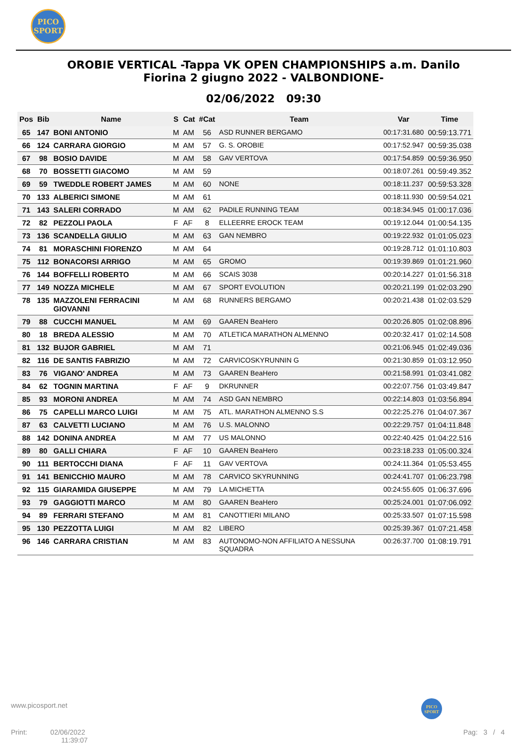PICO
SPORT
OROBIE VERTICAL -Tappa VK OPEN CHAMPIONSHIPS a.m. Danilo
Fiorina 2 giugno 2022 - VALBONDIONE-
02/06/2022 09:30
| Pos | Bib | Name | S | Cat | #Cat | Team | Var | Time |
| --- | --- | --- | --- | --- | --- | --- | --- | --- |
| 65 | 147 | BONI ANTONIO | M | AM | 56 | ASD RUNNER BERGAMO | 00:17:31.680 | 00:59:13.771 |
| 66 | 124 | CARRARA GIORGIO | M | AM | 57 | G. S. OROBIE | 00:17:52.947 | 00:59:35.038 |
| 67 | 98 | BOSIO DAVIDE | M | AM | 58 | GAV VERTOVA | 00:17:54.859 | 00:59:36.950 |
| 68 | 70 | BOSSETTI GIACOMO | M | AM | 59 | | 00:18:07.261 | 00:59:49.352 |
| 69 | 59 | TWEDDLE ROBERT JAMES | M | AM | 60 | NONE | 00:18:11.237 | 00:59:53.328 |
| 70 | 133 | ALBERICI SIMONE | M | AM | 61 | | 00:18:11.930 | 00:59:54.021 |
| 71 | 143 | SALERI CORRADO | M | AM | 62 | PADILE RUNNING TEAM | 00:18:34.945 | 01:00:17.036 |
| 72 | 82 | PEZZOLI PAOLA | F | AF | 8 | ELLEERRE EROCK TEAM | 00:19:12.044 | 01:00:54.135 |
| 73 | 136 | SCANDELLA GIULIO | M | AM | 63 | GAN NEMBRO | 00:19:22.932 | 01:01:05.023 |
| 74 | 81 | MORASCHINI FIORENZO | M | AM | 64 | | 00:19:28.712 | 01:01:10.803 |
| 75 | 112 | BONACORSI ARRIGO | M | AM | 65 | GROMO | 00:19:39.869 | 01:01:21.960 |
| 76 | 144 | BOFFELLI ROBERTO | M | AM | 66 | SCAIS 3038 | 00:20:14.227 | 01:01:56.318 |
| 77 | 149 | NOZZA MICHELE | M | AM | 67 | SPORT EVOLUTION | 00:20:21.199 | 01:02:03.290 |
| 78 | 135 | MAZZOLENI FERRACINI GIOVANNI | M | AM | 68 | RUNNERS BERGAMO | 00:20:21.438 | 01:02:03.529 |
| 79 | 88 | CUCCHI MANUEL | M | AM | 69 | GAAREN BeaHero | 00:20:26.805 | 01:02:08.896 |
| 80 | 18 | BREDA ALESSIO | M | AM | 70 | ATLETICA MARATHON ALMENNO | 00:20:32.417 | 01:02:14.508 |
| 81 | 132 | BUJOR GABRIEL | M | AM | 71 | | 00:21:06.945 | 01:02:49.036 |
| 82 | 116 | DE SANTIS FABRIZIO | M | AM | 72 | CARVICOSKYRUNNIN G | 00:21:30.859 | 01:03:12.950 |
| 83 | 76 | VIGANO' ANDREA | M | AM | 73 | GAAREN BeaHero | 00:21:58.991 | 01:03:41.082 |
| 84 | 62 | TOGNIN MARTINA | F | AF | 9 | DKRUNNER | 00:22:07.756 | 01:03:49.847 |
| 85 | 93 | MORONI ANDREA | M | AM | 74 | ASD GAN NEMBRO | 00:22:14.803 | 01:03:56.894 |
| 86 | 75 | CAPELLI MARCO LUIGI | M | AM | 75 | ATL. MARATHON ALMENNO S.S | 00:22:25.276 | 01:04:07.367 |
| 87 | 63 | CALVETTI LUCIANO | M | AM | 76 | U.S. MALONNO | 00:22:29.757 | 01:04:11.848 |
| 88 | 142 | DONINA ANDREA | M | AM | 77 | US MALONNO | 00:22:40.425 | 01:04:22.516 |
| 89 | 80 | GALLI CHIARA | F | AF | 10 | GAAREN BeaHero | 00:23:18.233 | 01:05:00.324 |
| 90 | 111 | BERTOCCHI DIANA | F | AF | 11 | GAV VERTOVA | 00:24:11.364 | 01:05:53.455 |
| 91 | 141 | BENICCHIO MAURO | M | AM | 78 | CARVICO SKYRUNNING | 00:24:41.707 | 01:06:23.798 |
| 92 | 115 | GIARAMIDA GIUSEPPE | M | AM | 79 | LA MICHETTA | 00:24:55.605 | 01:06:37.696 |
| 93 | 79 | GAGGIOTTI MARCO | M | AM | 80 | GAAREN BeaHero | 00:25:24.001 | 01:07:06.092 |
| 94 | 89 | FERRARI STEFANO | M | AM | 81 | CANOTTIERI MILANO | 00:25:33.507 | 01:07:15.598 |
| 95 | 130 | PEZZOTTA LUIGI | M | AM | 82 | LIBERO | 00:25:39.367 | 01:07:21.458 |
| 96 | 146 | CARRARA CRISTIAN | M | AM | 83 | AUTONOMO-NON AFFILIATO A NESSUNA SQUADRA | 00:26:37.700 | 01:08:19.791 |
www.picosport.net
PICO
SPORT
Print: 02/06/2022
11:39:07
Pag: 3 / 4